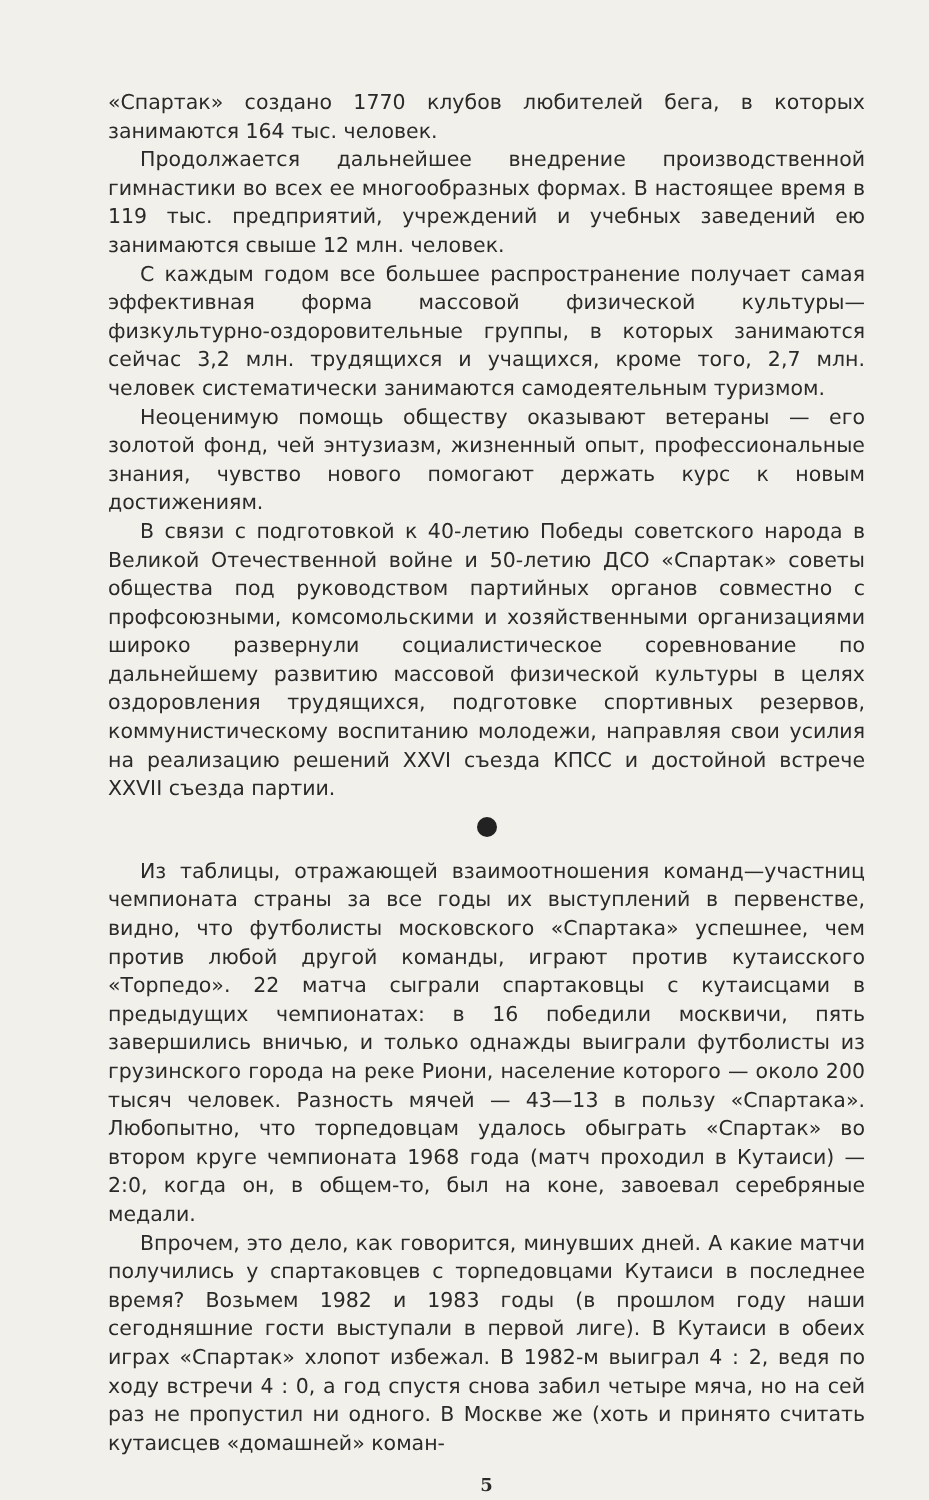«Спартак» создано 1770 клубов любителей бега, в которых занимаются 164 тыс. человек.
Продолжается дальнейшее внедрение производственной гимнастики во всех ее многообразных формах. В настоящее время в 119 тыс. предприятий, учреждений и учебных заведений ею занимаются свыше 12 млн. человек.
С каждым годом все большее распространение получает самая эффективная форма массовой физической культуры— физкультурно-оздоровительные группы, в которых занимаются сейчас 3,2 млн. трудящихся и учащихся, кроме того, 2,7 млн. человек систематически занимаются самодеятельным туризмом.
Неоценимую помощь обществу оказывают ветераны — его золотой фонд, чей энтузиазм, жизненный опыт, профессиональные знания, чувство нового помогают держать курс к новым достижениям.
В связи с подготовкой к 40-летию Победы советского народа в Великой Отечественной войне и 50-летию ДСО «Спартак» советы общества под руководством партийных органов совместно с профсоюзными, комсомольскими и хозяйственными организациями широко развернули социалистическое соревнование по дальнейшему развитию массовой физической культуры в целях оздоровления трудящихся, подготовке спортивных резервов, коммунистическому воспитанию молодежи, направляя свои усилия на реализацию решений XXVI съезда КПСС и достойной встрече XXVII съезда партии.
Из таблицы, отражающей взаимоотношения команд—участниц чемпионата страны за все годы их выступлений в первенстве, видно, что футболисты московского «Спартака» успешнее, чем против любой другой команды, играют против кутаисского «Торпедо». 22 матча сыграли спартаковцы с кутаисцами в предыдущих чемпионатах: в 16 победили москвичи, пять завершились вничью, и только однажды выиграли футболисты из грузинского города на реке Риони, население которого — около 200 тысяч человек. Разность мячей — 43—13 в пользу «Спартака». Любопытно, что торпедовцам удалось обыграть «Спартак» во втором круге чемпионата 1968 года (матч проходил в Кутаиси) — 2:0, когда он, в общем-то, был на коне, завоевал серебряные медали.
Впрочем, это дело, как говорится, минувших дней. А какие матчи получились у спартаковцев с торпедовцами Кутаиси в последнее время? Возьмем 1982 и 1983 годы (в прошлом году наши сегодняшние гости выступали в первой лиге). В Кутаиси в обеих играх «Спартак» хлопот избежал. В 1982-м выиграл 4 : 2, ведя по ходу встречи 4 : 0, а год спустя снова забил четыре мяча, но на сей раз не пропустил ни одного. В Москве же (хоть и принято считать кутаисцев «домашней» коман-
5